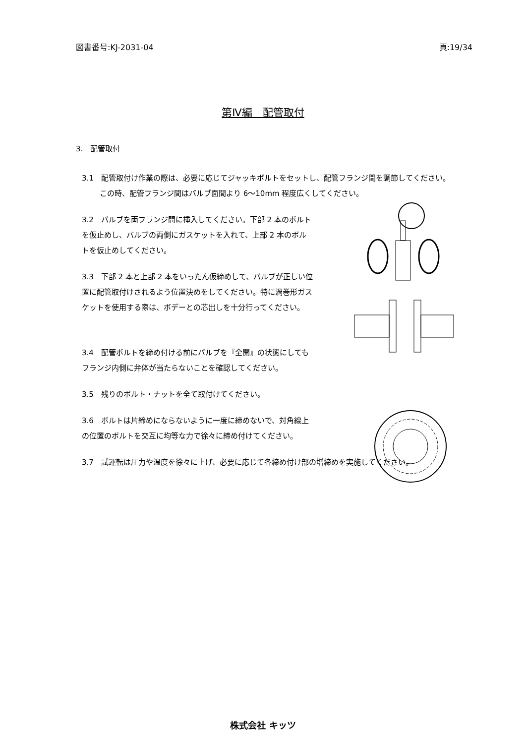図書番号:KJ-2031-04 頁:19/34
第Ⅳ編　配管取付
3.　配管取付
3.1　配管取付け作業の際は、必要に応じてジャッキボルトをセットし、配管フランジ間を調節してください。
この時、配管フランジ間はバルブ面間より 6〜10mm 程度広くしてください。
3.2　バルブを両フランジ間に挿入してください。下部 2 本のボルトを仮止めし、バルブの両側にガスケットを入れて、上部 2 本のボルトを仮止めしてください。
3.3　下部 2 本と上部 2 本をいったん仮締めして、バルブが正しい位置に配管取付けされるよう位置決めをしてください。特に渦巻形ガスケットを使用する際は、ボデーとの芯出しを十分行ってください。
3.4　配管ボルトを締め付ける前にバルブを『全開』の状態にしてもフランジ内側に弁体が当たらないことを確認してください。
3.5　残りのボルト・ナットを全て取付けてください。
3.6　ボルトは片締めにならないように一度に締めないで、対角線上の位置のボルトを交互に均等な力で徐々に締め付けてください。
3.7　試運転は圧力や温度を徐々に上げ、必要に応じて各締め付け部の増締めを実施してください。
株式会社 キッツ